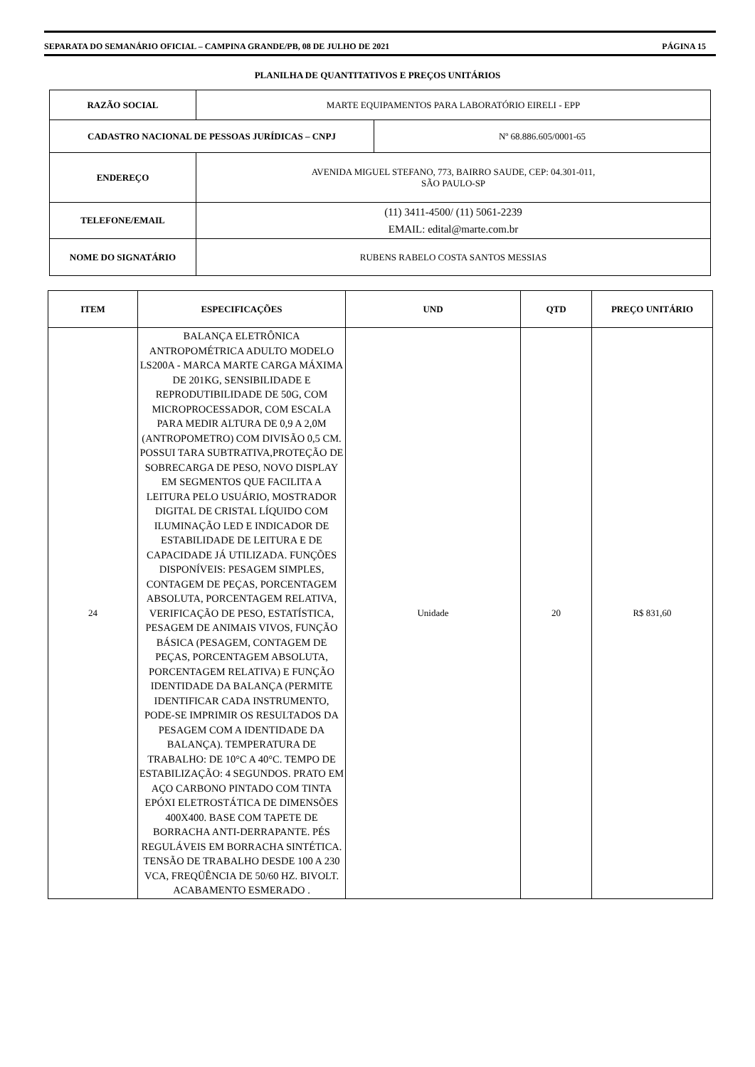SEPARATA DO SEMANÁRIO OFICIAL – CAMPINA GRANDE/PB, 08 DE JULHO DE 2021 PÁGINA 15
PLANILHA DE QUANTITATIVOS E PREÇOS UNITÁRIOS
| RAZÃO SOCIAL | MARTE EQUIPAMENTOS PARA LABORATÓRIO EIRELI - EPP | |
| CADASTRO NACIONAL DE PESSOAS JURÍDICAS – CNPJ | | Nº 68.886.605/0001-65 |
| ENDEREÇO | AVENIDA MIGUEL STEFANO, 773, BAIRRO SAUDE, CEP: 04.301-011, SÃO PAULO-SP | |
| TELEFONE/EMAIL | (11) 3411-4500/ (11) 5061-2239 EMAIL: edital@marte.com.br | |
| NOME DO SIGNATÁRIO | RUBENS RABELO COSTA SANTOS MESSIAS | |
| ITEM | ESPECIFICAÇÕES | UND | QTD | PREÇO UNITÁRIO |
| --- | --- | --- | --- | --- |
| 24 | BALANÇA ELETRÔNICA ANTROPOMÉTRICA ADULTO MODELO LS200A - MARCA MARTE CARGA MÁXIMA DE 201KG, SENSIBILIDADE E REPRODUTIBILIDADE DE 50G, COM MICROPROCESSADOR, COM ESCALA PARA MEDIR ALTURA DE 0,9 A 2,0M (ANTROPOMETRO) COM DIVISÃO 0,5 CM. POSSUI TARA SUBTRATIVA,PROTEÇÃO DE SOBRECARGA DE PESO, NOVO DISPLAY EM SEGMENTOS QUE FACILITA A LEITURA PELO USUÁRIO, MOSTRADOR DIGITAL DE CRISTAL LÍQUIDO COM ILUMINAÇÃO LED E INDICADOR DE ESTABILIDADE DE LEITURA E DE CAPACIDADE JÁ UTILIZADA. FUNÇÕES DISPONÍVEIS: PESAGEM SIMPLES, CONTAGEM DE PEÇAS, PORCENTAGEM ABSOLUTA, PORCENTAGEM RELATIVA, VERIFICAÇÃO DE PESO, ESTATÍSTICA, PESAGEM DE ANIMAIS VIVOS, FUNÇÃO BÁSICA (PESAGEM, CONTAGEM DE PEÇAS, PORCENTAGEM ABSOLUTA, PORCENTAGEM RELATIVA) E FUNÇÃO IDENTIDADE DA BALANÇA (PERMITE IDENTIFICAR CADA INSTRUMENTO, PODE-SE IMPRIMIR OS RESULTADOS DA PESAGEM COM A IDENTIDADE DA BALANÇA). TEMPERATURA DE TRABALHO: DE 10°C A 40°C. TEMPO DE ESTABILIZAÇÃO: 4 SEGUNDOS. PRATO EM AÇO CARBONO PINTADO COM TINTA EPÓXI ELETROSTÁTICA DE DIMENSÕES 400X400. BASE COM TAPETE DE BORRACHA ANTI-DERRAPANTE. PÉS REGULÁVEIS EM BORRACHA SINTÉTICA. TENSÃO DE TRABALHO DESDE 100 A 230 VCA, FREQÜÊNCIA DE 50/60 HZ. BIVOLT. ACABAMENTO ESMERADO . | Unidade | 20 | R$ 831,60 |